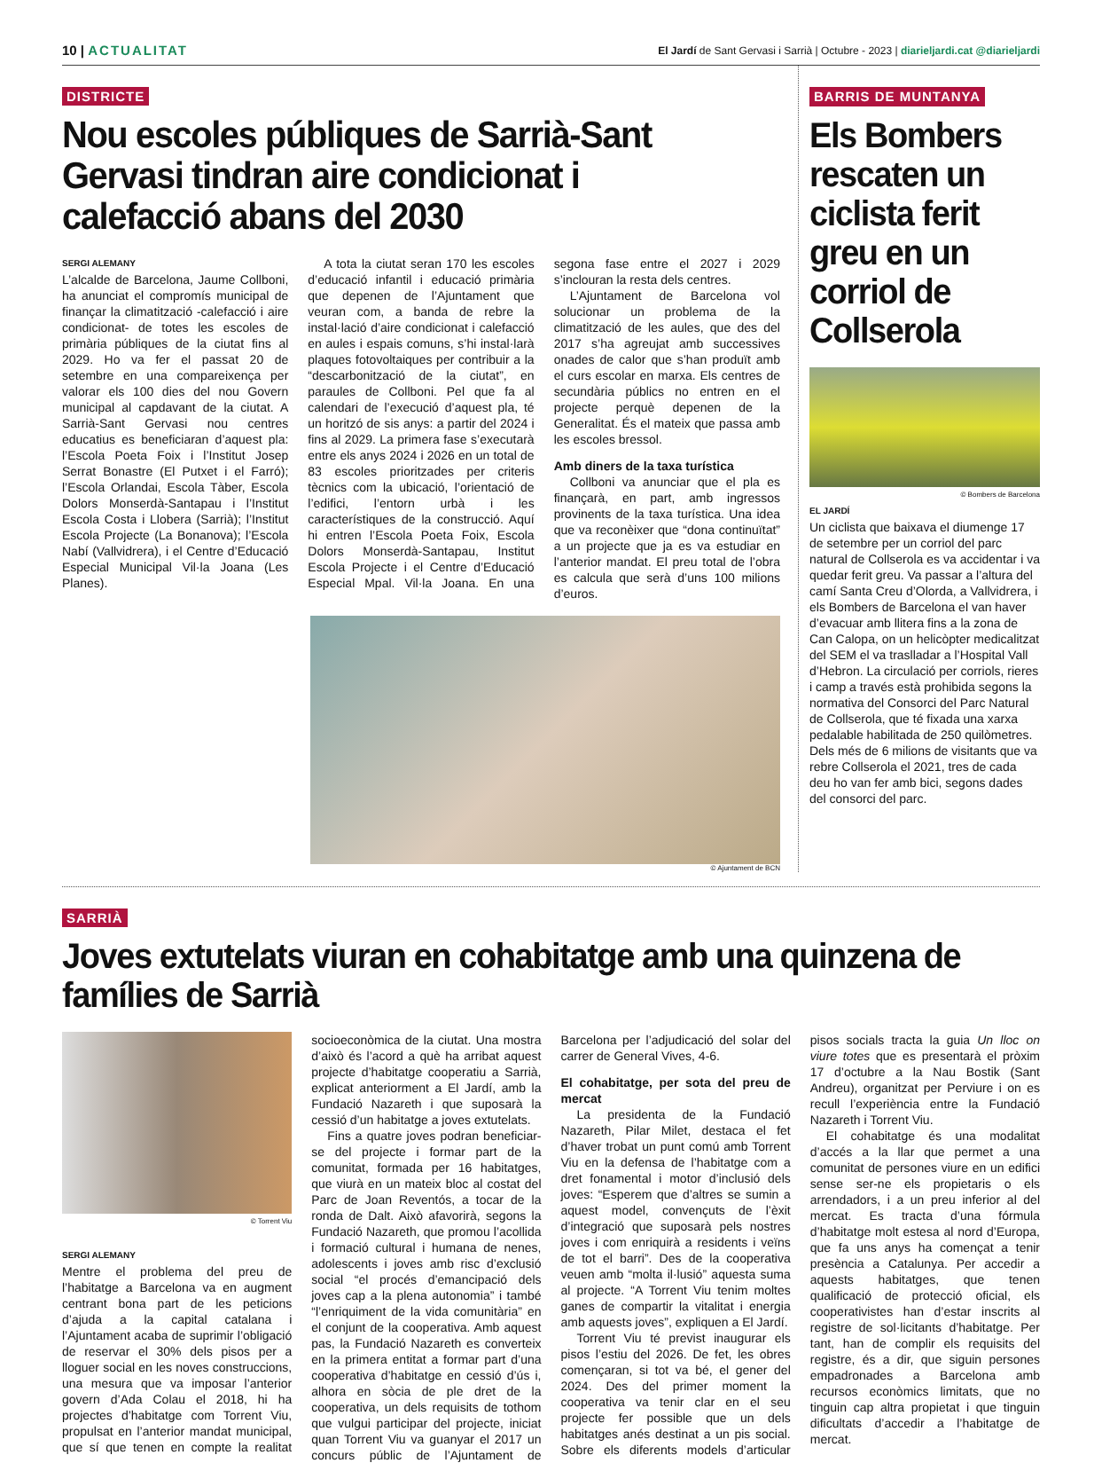10 | ACTUALITAT
El Jardí de Sant Gervasi i Sarrià | Octubre - 2023 | diarieljardi.cat @diarieljardi
DISTRICTE
Nou escoles públiques de Sarrià-Sant Gervasi tindran aire condicionat i calefacció abans del 2030
SERGI ALEMANY
L’alcalde de Barcelona, Jaume Collboni, ha anunciat el compromís municipal de finançar la climatització -calefacció i aire condicionat- de totes les escoles de primària públiques de la ciutat fins al 2029. Ho va fer el passat 20 de setembre en una compareixença per valorar els 100 dies del nou Govern municipal al capdavant de la ciutat. A Sarrià-Sant Gervasi nou centres educatius es beneficiaran d’aquest pla: l’Escola Poeta Foix i l’Institut Josep Serrat Bonastre (El Putxet i el Farró); l’Escola Orlandai, Escola Tàber, Escola Dolors Monserdà-Santapau i l’Institut Escola Costa i Llobera (Sarrià); l’Institut Escola Projecte (La Bonanova); l’Escola Nabí (Vallvidrera), i el Centre d’Educació Especial Municipal Vil·la Joana (Les Planes).
A tota la ciutat seran 170 les escoles d’educació infantil i educació primària que depenen de l’Ajuntament que veuran com, a banda de rebre la instal·lació d’aire condicionat i calefacció en aules i espais comuns, s’hi instal·larà plaques fotovoltaiques per contribuir a la “descarbonització de la ciutat”, en paraules de Collboni. Pel que fa al calendari de l’execució d’aquest pla, té un horitzó de sis anys: a partir del 2024 i fins al 2029. La primera fase s’executarà entre els anys 2024 i 2026 en un total de 83 escoles prioritzades per criteris tècnics com la ubicació, l’orientació de l’edifici, l’entorn urbà i les característiques de la construcció. Aquí hi entren l’Escola Poeta Foix, Escola Dolors Monserdà-Santapau, Institut Escola Projecte i el Centre d’Educació Especial Mpal. Vil·la Joana. En una segona fase entre el 2027 i 2029 s’inclouran la resta dels centres.
L’Ajuntament de Barcelona vol solucionar un problema de la climatització de les aules, que des del 2017 s’ha agreujat amb successives onades de calor que s’han produït amb el curs escolar en marxa. Els centres de secundària públics no entren en el projecte perquè depenen de la Generalitat. És el mateix que passa amb les escoles bressol.
Amb diners de la taxa turística
Collboni va anunciar que el pla es finançarà, en part, amb ingressos provinents de la taxa turística. Una idea que va reconèixer que “dona continuïtat” a un projecte que ja es va estudiar en l’anterior mandat. El preu total de l’obra es calcula que serà d’uns 100 milions d’euros.
© Ajuntament de BCN
BARRIS DE MUNTANYA
Els Bombers rescaten un ciclista ferit greu en un corriol de Collserola
© Bombers de Barcelona
EL JARDÍ
Un ciclista que baixava el diumenge 17 de setembre per un corriol del parc natural de Collserola es va accidentar i va quedar ferit greu. Va passar a l’altura del camí Santa Creu d’Olorda, a Vallvidrera, i els Bombers de Barcelona el van haver d’evacuar amb llitera fins a la zona de Can Calopa, on un helicòpter medicalitzat del SEM el va traslladar a l’Hospital Vall d’Hebron. La circulació per corriols, rieres i camp a través està prohibida segons la normativa del Consorci del Parc Natural de Collserola, que té fixada una xarxa pedalable habilitada de 250 quilòmetres. Dels més de 6 milions de visitants que va rebre Collserola el 2021, tres de cada deu ho van fer amb bici, segons dades del consorci del parc.
SARRIÀ
Joves extutelats viuran en cohabitatge amb una quinzena de famílies de Sarrià
© Torrent Viu
SERGI ALEMANY
Mentre el problema del preu de l’habitatge a Barcelona va en augment centrant bona part de les peticions d’ajuda a la capital catalana i l’Ajuntament acaba de suprimir l’obligació de reservar el 30% dels pisos per a lloguer social en les noves construccions, una mesura que va imposar l’anterior govern d’Ada Colau el 2018, hi ha projectes d’habitatge com Torrent Viu, propulsat en l’anterior mandat municipal, que sí que tenen en compte la realitat socioeconòmica de la ciutat. Una mostra d’això és l’acord a què ha arribat aquest projecte d’habitatge cooperatiu a Sarrià, explicat anteriorment a El Jardí, amb la Fundació Nazareth i que suposarà la cessió d’un habitatge a joves extutelats.
Fins a quatre joves podran beneficiar-se del projecte i formar part de la comunitat, formada per 16 habitatges, que viurà en un mateix bloc al costat del Parc de Joan Reventós, a tocar de la ronda de Dalt. Això afavorirà, segons la Fundació Nazareth, que promou l’acollida i formació cultural i humana de nenes, adolescents i joves amb risc d’exclusió social “el procés d’emancipació dels joves cap a la plena autonomia” i també “l’enriquiment de la vida comunitària” en el conjunt de la cooperativa. Amb aquest pas, la Fundació Nazareth es converteix en la primera entitat a formar part d’una cooperativa d’habitatge en cessió d’ús i, alhora en sòcia de ple dret de la cooperativa, un dels requisits de tothom que vulgui participar del projecte, iniciat quan Torrent Viu va guanyar el 2017 un concurs públic de l’Ajuntament de Barcelona per l’adjudicació del solar del carrer de General Vives, 4-6.
El cohabitatge, per sota del preu de mercat
La presidenta de la Fundació Nazareth, Pilar Milet, destaca el fet d’haver trobat un punt comú amb Torrent Viu en la defensa de l’habitatge com a dret fonamental i motor d’inclusió dels joves: “Esperem que d’altres se sumin a aquest model, convençuts de l’èxit d’integració que suposarà pels nostres joves i com enriquirà a residents i veïns de tot el barri”. Des de la cooperativa veuen amb “molta il·lusió” aquesta suma al projecte. “A Torrent Viu tenim moltes ganes de compartir la vitalitat i energia amb aquests joves”, expliquen a El Jardí.
Torrent Viu té previst inaugurar els pisos l’estiu del 2026. De fet, les obres començaran, si tot va bé, el gener del 2024. Des del primer moment la cooperativa va tenir clar en el seu projecte fer possible que un dels habitatges anés destinat a un pis social. Sobre els diferents models d’articular pisos socials tracta la guia Un lloc on viure totes que es presentarà el pròxim 17 d’octubre a la Nau Bostik (Sant Andreu), organitzat per Perviure i on es recull l’experiència entre la Fundació Nazareth i Torrent Viu.
El cohabitatge és una modalitat d’accés a la llar que permet a una comunitat de persones viure en un edifici sense ser-ne els propietaris o els arrendadors, i a un preu inferior al del mercat. Es tracta d’una fórmula d’habitatge molt estesa al nord d’Europa, que fa uns anys ha començat a tenir presència a Catalunya. Per accedir a aquests habitatges, que tenen qualificació de protecció oficial, els cooperativistes han d’estar inscrits al registre de sol·licitants d’habitatge. Per tant, han de complir els requisits del registre, és a dir, que siguin persones empadronades a Barcelona amb recursos econòmics limitats, que no tinguin cap altra propietat i que tinguin dificultats d’accedir a l’habitatge de mercat.